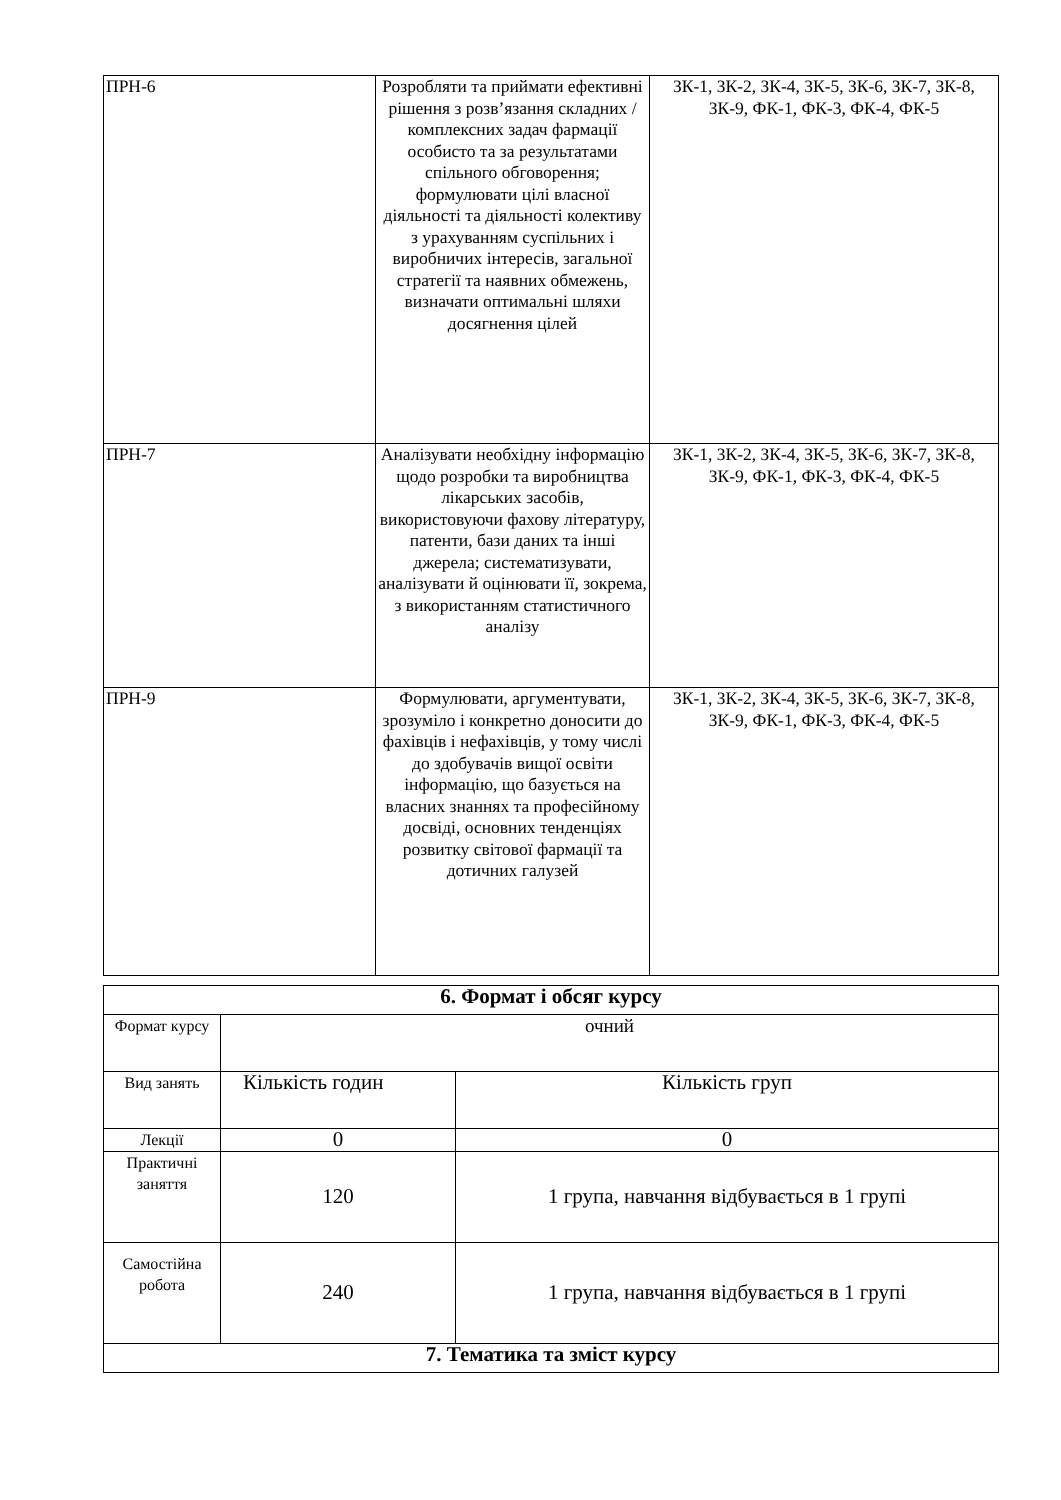| ПРН-6 | Розробляти та приймати ефективні рішення з розв’язання складних /комплексних задач фармації особисто та за результатами спільного обговорення; формулювати цілі власної діяльності та діяльності колективу з урахуванням суспільних і виробничих інтересів, загальної стратегії та наявних обмежень, визначати оптимальні шляхи досягнення цілей | ЗК-1, ЗК-2, ЗК-4, ЗК-5, ЗК-6, ЗК-7, ЗК-8, ЗК-9, ФК-1, ФК-3, ФК-4, ФК-5 |
| ПРН-7 | Аналізувати необхідну інформацію щодо розробки та виробництва лікарських засобів, використовуючи фахову літературу, патенти, бази даних та інші джерела; систематизувати, аналізувати й оцінювати її, зокрема, з використанням статистичного аналізу | ЗК-1, ЗК-2, ЗК-4, ЗК-5, ЗК-6, ЗК-7, ЗК-8, ЗК-9, ФК-1, ФК-3, ФК-4, ФК-5 |
| ПРН-9 | Формулювати, аргументувати, зрозуміло і конкретно доносити до фахівців і нефахівців, у тому числі до здобувачів вищої освіти інформацію, що базується на власних знаннях та професійному досвіді, основних тенденціях розвитку світової фармації та дотичних галузей | ЗК-1, ЗК-2, ЗК-4, ЗК-5, ЗК-6, ЗК-7, ЗК-8, ЗК-9, ФК-1, ФК-3, ФК-4, ФК-5 |
| 6. Формат і обсяг курсу | | |
| Формат курсу | очний | |
| Вид занять | Кількість годин | Кількість груп |
| Лекції | 0 | 0 |
| Практичні заняття | 120 | 1 група, навчання відбувається в 1 групі |
| Самостійна робота | 240 | 1 група, навчання відбувається в 1 групі |
| 7. Тематика та зміст курсу | | |